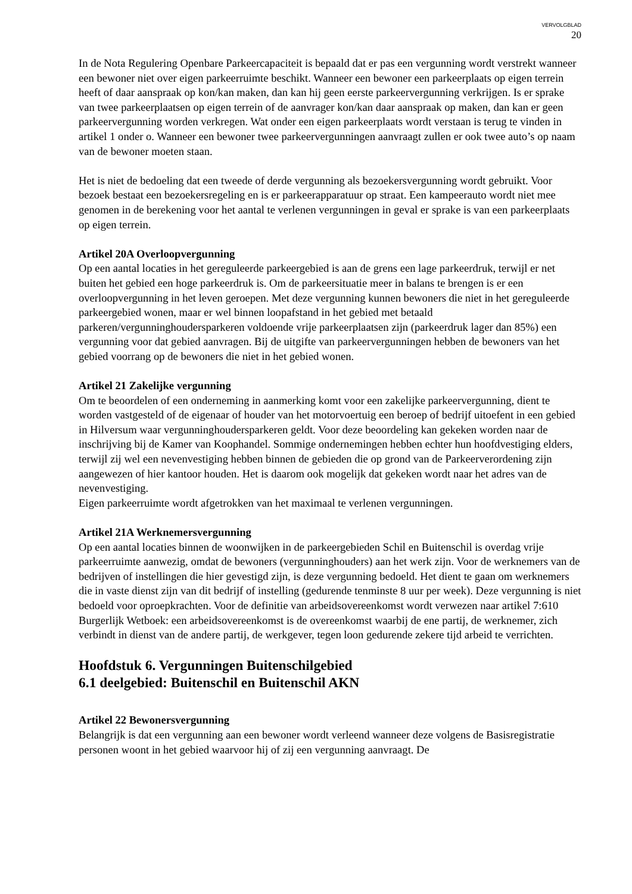VERVOLGBLAD
20
In de Nota Regulering Openbare Parkeercapaciteit is bepaald dat er pas een vergunning wordt verstrekt wanneer een bewoner niet over eigen parkeerruimte beschikt. Wanneer een bewoner een parkeerplaats op eigen terrein heeft of daar aanspraak op kon/kan maken, dan kan hij geen eerste parkeervergunning verkrijgen. Is er sprake van twee parkeerplaatsen op eigen terrein of de aanvrager kon/kan daar aanspraak op maken, dan kan er geen parkeervergunning worden verkregen. Wat onder een eigen parkeerplaats wordt verstaan is terug te vinden in artikel 1 onder o. Wanneer een bewoner twee parkeervergunningen aanvraagt zullen er ook twee auto’s op naam van de bewoner moeten staan.
Het is niet de bedoeling dat een tweede of derde vergunning als bezoekersvergunning wordt gebruikt. Voor bezoek bestaat een bezoekersregeling en is er parkeerapparatuur op straat. Een kampeerauto wordt niet mee genomen in de berekening voor het aantal te verlenen vergunningen in geval er sprake is van een parkeerplaats op eigen terrein.
Artikel 20A Overloopvergunning
Op een aantal locaties in het gereguleerde parkeergebied is aan de grens een lage parkeerdruk, terwijl er net buiten het gebied een hoge parkeerdruk is. Om de parkeersituatie meer in balans te brengen is er een overloopvergunning in het leven geroepen. Met deze vergunning kunnen bewoners die niet in het gereguleerde parkeergebied wonen, maar er wel binnen loopafstand in het gebied met betaald parkeren/vergunninghoudersparkeren voldoende vrije parkeerplaatsen zijn (parkeerdruk lager dan 85%) een vergunning voor dat gebied aanvragen. Bij de uitgifte van parkeervergunningen hebben de bewoners van het gebied voorrang op de bewoners die niet in het gebied wonen.
Artikel 21 Zakelijke vergunning
Om te beoordelen of een onderneming in aanmerking komt voor een zakelijke parkeervergunning, dient te worden vastgesteld of de eigenaar of houder van het motorvoertuig een beroep of bedrijf uitoefent in een gebied in Hilversum waar vergunninghoudersparkeren geldt. Voor deze beoordeling kan gekeken worden naar de inschrijving bij de Kamer van Koophandel. Sommige ondernemingen hebben echter hun hoofdvestiging elders, terwijl zij wel een nevenvestiging hebben binnen de gebieden die op grond van de Parkeerverordening zijn aangewezen of hier kantoor houden. Het is daarom ook mogelijk dat gekeken wordt naar het adres van de nevenvestiging.
Eigen parkeerruimte wordt afgetrokken van het maximaal te verlenen vergunningen.
Artikel 21A Werknemersvergunning
Op een aantal locaties binnen de woonwijken in de parkeergebieden Schil en Buitenschil is overdag vrije parkeerruimte aanwezig, omdat de bewoners (vergunninghouders) aan het werk zijn. Voor de werknemers van de bedrijven of instellingen die hier gevestigd zijn, is deze vergunning bedoeld. Het dient te gaan om werknemers die in vaste dienst zijn van dit bedrijf of instelling (gedurende tenminste 8 uur per week). Deze vergunning is niet bedoeld voor oproepkrachten. Voor de definitie van arbeidsovereenkomst wordt verwezen naar artikel 7:610 Burgerlijk Wetboek: een arbeidsovereenkomst is de overeenkomst waarbij de ene partij, de werknemer, zich verbindt in dienst van de andere partij, de werkgever, tegen loon gedurende zekere tijd arbeid te verrichten.
Hoofdstuk 6. Vergunningen Buitenschilgebied
6.1 deelgebied: Buitenschil en Buitenschil AKN
Artikel 22 Bewonersvergunning
Belangrijk is dat een vergunning aan een bewoner wordt verleend wanneer deze volgens de Basisregistratie personen woont in het gebied waarvoor hij of zij een vergunning aanvraagt. De